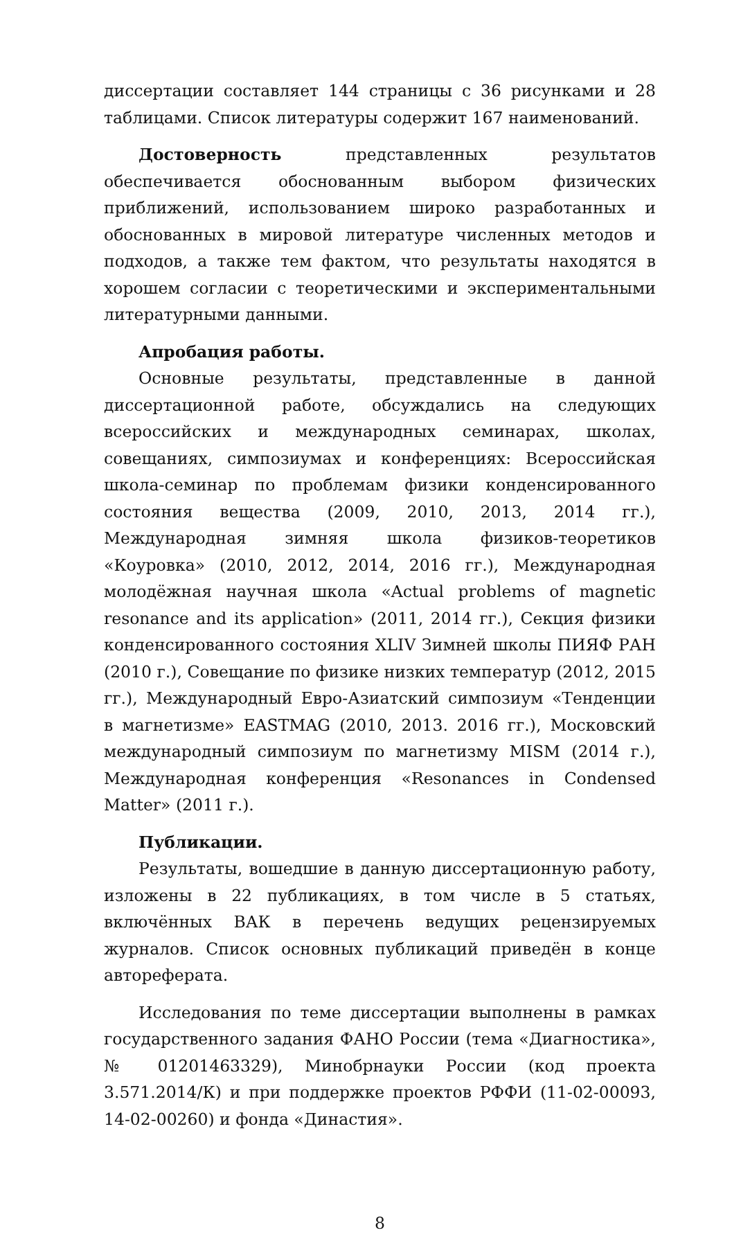диссертации составляет 144 страницы с 36 рисунками и 28 таблицами. Список литературы содержит 167 наименований.
Достоверность представленных результатов обеспечивается обоснованным выбором физических приближений, использованием широко разработанных и обоснованных в мировой литературе численных методов и подходов, а также тем фактом, что результаты находятся в хорошем согласии с теоретическими и экспериментальными литературными данными.
Апробация работы.
Основные результаты, представленные в данной диссертационной работе, обсуждались на следующих всероссийских и международных семинарах, школах, совещаниях, симпозиумах и конференциях: Всероссийская школа-семинар по проблемам физики конденсированного состояния вещества (2009, 2010, 2013, 2014 гг.), Международная зимняя школа физиков-теоретиков «Коуровка» (2010, 2012, 2014, 2016 гг.), Международная молодёжная научная школа «Actual problems of magnetic resonance and its application» (2011, 2014 гг.), Секция физики конденсированного состояния XLIV Зимней школы ПИЯФ РАН (2010 г.), Совещание по физике низких температур (2012, 2015 гг.), Международный Евро-Азиатский симпозиум «Тенденции в магнетизме» EASTMAG (2010, 2013. 2016 гг.), Московский международный симпозиум по магнетизму MISM (2014 г.), Международная конференция «Resonances in Condensed Matter» (2011 г.).
Публикации.
Результаты, вошедшие в данную диссертационную работу, изложены в 22 публикациях, в том числе в 5 статьях, включённых ВАК в перечень ведущих рецензируемых журналов. Список основных публикаций приведён в конце автореферата.
Исследования по теме диссертации выполнены в рамках государственного задания ФАНО России (тема «Диагностика», № 01201463329), Минобрнауки России (код проекта 3.571.2014/К) и при поддержке проектов РФФИ (11-02-00093, 14-02-00260) и фонда «Династия».
8